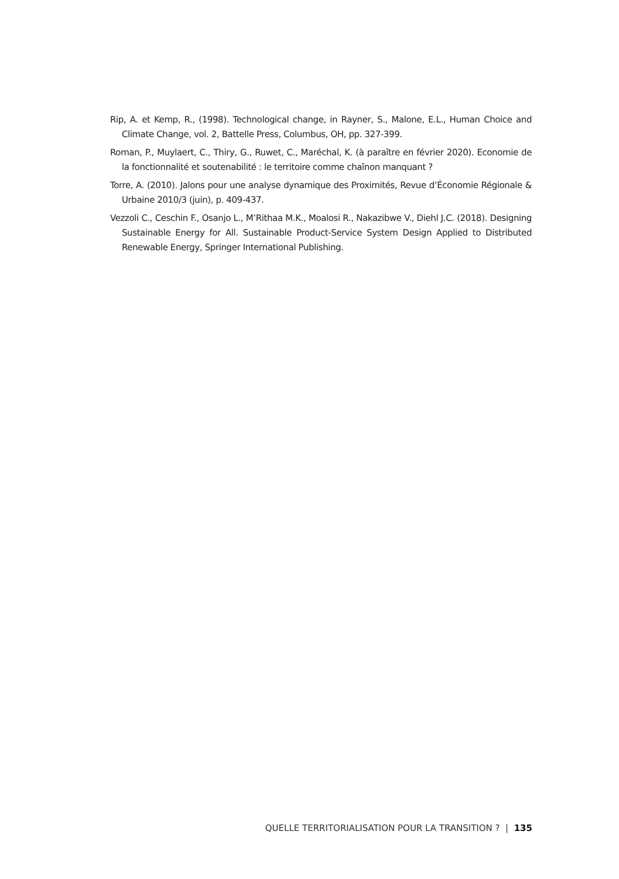Rip, A. et Kemp, R., (1998). Technological change, in Rayner, S., Malone, E.L., Human Choice and Climate Change, vol. 2, Battelle Press, Columbus, OH, pp. 327-399.
Roman, P., Muylaert, C., Thiry, G., Ruwet, C., Maréchal, K. (à paraître en février 2020). Economie de la fonctionnalité et soutenabilité : le territoire comme chaînon manquant ?
Torre, A. (2010). Jalons pour une analyse dynamique des Proximités, Revue d’Économie Régionale & Urbaine 2010/3 (juin), p. 409-437.
Vezzoli C., Ceschin F., Osanjo L., M’Rithaa M.K., Moalosi R., Nakazibwe V., Diehl J.C. (2018). Designing Sustainable Energy for All. Sustainable Product-Service System Design Applied to Distributed Renewable Energy, Springer International Publishing.
QUELLE TERRITORIALISATION POUR LA TRANSITION ? | 135